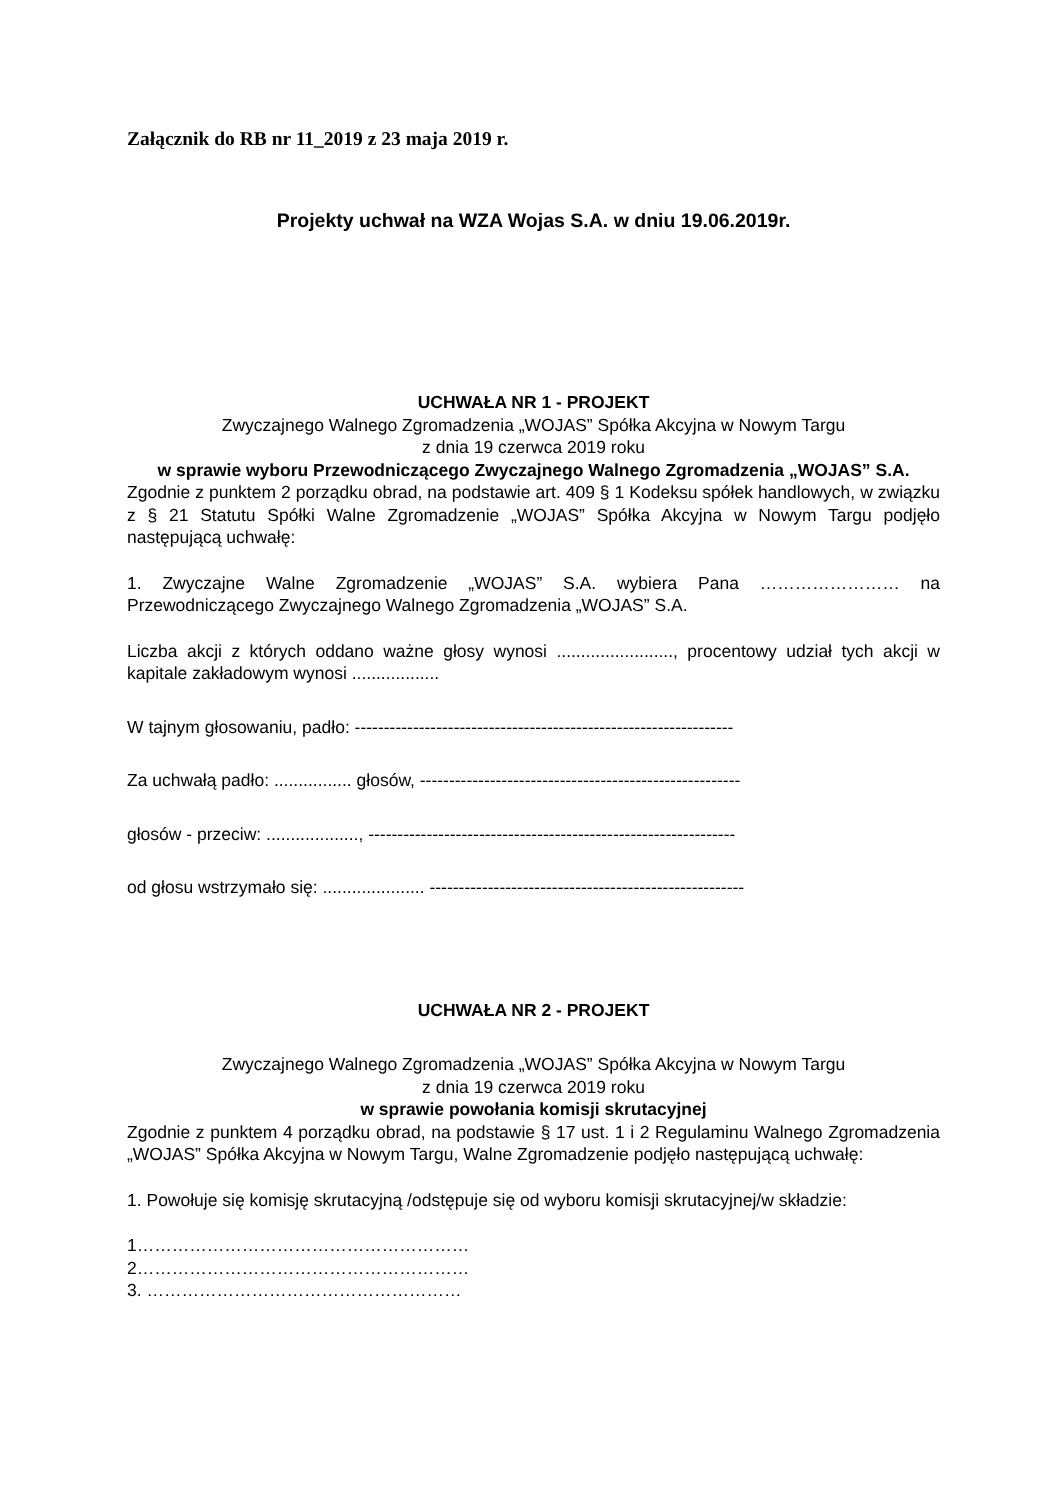Załącznik do RB nr 11_2019 z 23 maja 2019 r.
Projekty uchwał na WZA Wojas S.A. w dniu 19.06.2019r.
UCHWAŁA NR 1 - PROJEKT
Zwyczajnego Walnego Zgromadzenia „WOJAS” Spółka Akcyjna w Nowym Targu
z dnia 19 czerwca 2019 roku
w sprawie wyboru Przewodniczącego Zwyczajnego Walnego Zgromadzenia „WOJAS” S.A.
Zgodnie z punktem 2 porządku obrad, na podstawie art. 409 § 1 Kodeksu spółek handlowych, w związku z § 21 Statutu Spółki Walne Zgromadzenie „WOJAS” Spółka Akcyjna w Nowym Targu podjęło następującą uchwałę:
1. Zwyczajne Walne Zgromadzenie „WOJAS” S.A. wybiera Pana …………………… na Przewodniczącego Zwyczajnego Walnego Zgromadzenia „WOJAS” S.A.
Liczba akcji z których oddano ważne głosy wynosi ........................, procentowy udział tych akcji w kapitale zakładowym wynosi ..................
W tajnym głosowaniu, padło: -----------------------------------------------------------------
Za uchwałą padło: ................ głosów, -------------------------------------------------------
głosów - przeciw: ..................., ---------------------------------------------------------------
od głosu wstrzymało się: ..................... ------------------------------------------------------
UCHWAŁA NR 2 - PROJEKT
Zwyczajnego Walnego Zgromadzenia „WOJAS” Spółka Akcyjna w Nowym Targu
z dnia 19 czerwca 2019 roku
w sprawie powołania komisji skrutacyjnej
Zgodnie z punktem 4 porządku obrad, na podstawie § 17 ust. 1 i 2 Regulaminu Walnego Zgromadzenia „WOJAS” Spółka Akcyjna w Nowym Targu, Walne Zgromadzenie podjęło następującą uchwałę:
1. Powołuje się komisję skrutacyjną /odstępuje się od wyboru komisji skrutacyjnej/w składzie:
1…………………………………………………
2…………………………………………………
3. ………………………………………………